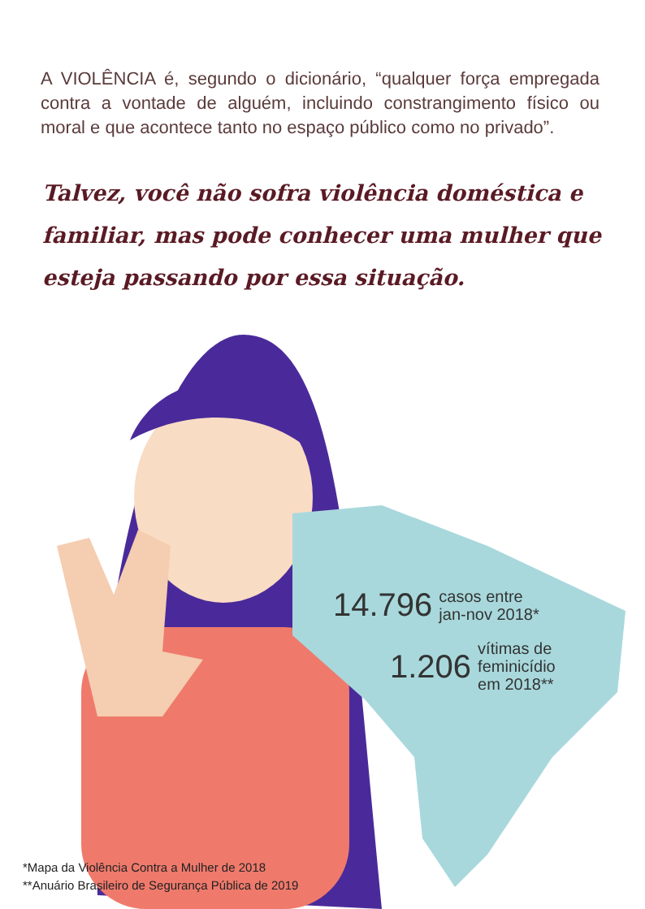A VIOLÊNCIA é, segundo o dicionário, “qualquer força empregada contra a vontade de alguém, incluindo constrangimento físico ou moral e que acontece tanto no espaço público como no privado”.
Talvez, você não sofra violência doméstica e familiar, mas pode conhecer uma mulher que esteja passando por essa situação.
14.796 casos entre
jan-nov 2018*
1.206 vítimas de
feminicídio
em 2018**
*Mapa da Violência Contra a Mulher de 2018
**Anuário Brasileiro de Segurança Pública de 2019